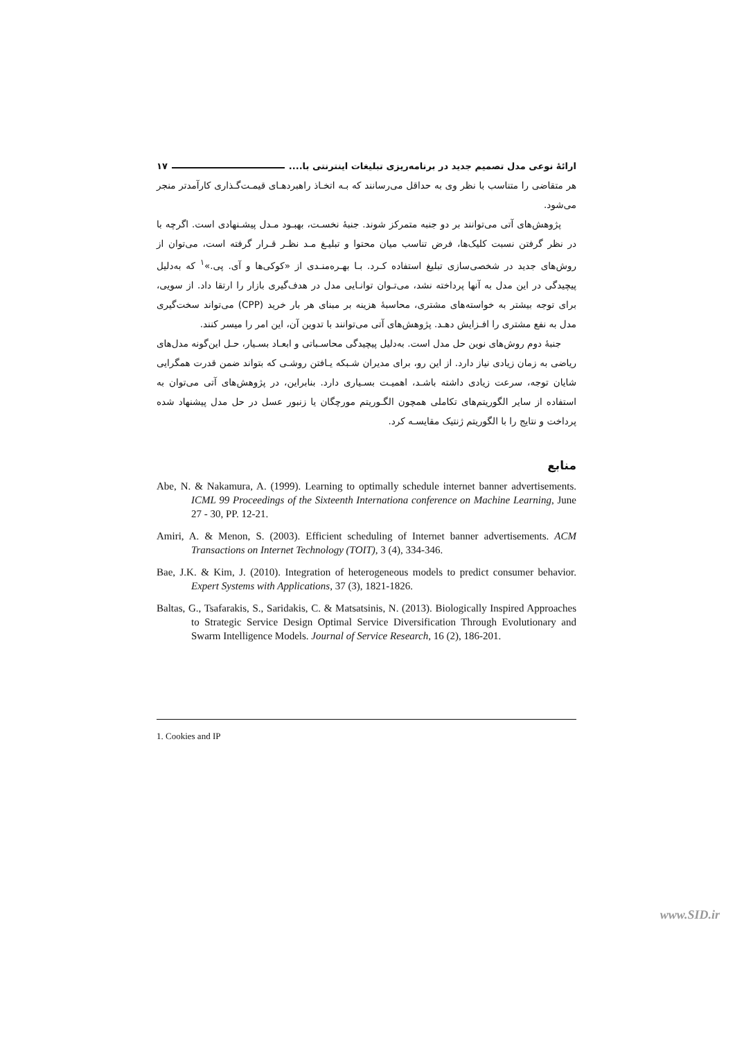ارائهٔ نوعی مدل تصمیم جدید در برنامه‌ریزی تبلیغات اینترنتی با.... ۱۷
هر متقاضی را متناسب با نظر وی به حداقل می‌رسانند که بـه اتخـاذ راهبردهـای قیمـت‌گـذاری کارآمدتر منجر می‌شود.
پژوهش‌های آتی می‌توانند بر دو جنبه متمرکز شوند. جنبهٔ نخسـت، بهبـود مـدل پیشـنهادی است. اگرچه با در نظر گرفتن نسبت کلیک‌ها، فرض تناسب میان محتوا و تبلیـغ مـد نظـر قـرار گرفته است، می‌توان از روش‌های جدید در شخصی‌سازی تبلیغ استفاده کـرد. بـا بهـره‌منـدی از «کوکی‌ها و آی. پی.»<sup>۱</sup> که به‌دلیل پیچیدگی در این مدل به آنها پرداخته نشد، می‌تـوان توانـایی مدل در هدف‌گیری بازار را ارتقا داد. از سویی، برای توجه بیشتر به خواسته‌های مشتری، محاسبهٔ هزینه بر مبنای هر بار خرید (CPP) می‌تواند سخت‌گیری مدل به نفع مشتری را افـزایش دهـد. پژوهش‌های آتی می‌توانند با تدوین آن، این امر را میسر کنند.
جنبهٔ دوم روش‌های نوین حل مدل است. به‌دلیل پیچیدگی محاسـباتی و ابعـاد بسـیار، حـل این‌گونه مدل‌های ریاضی به زمان زیادی نیاز دارد. از این رو، برای مدیران شـبکه یـافتن روشـی که بتواند ضمن قدرت همگرایی شایان توجه، سرعت زیادی داشته باشـد، اهمیـت بسـیاری دارد. بنابراین، در پژوهش‌های آتی می‌توان به استفاده از سایر الگوریتم‌های تکاملی همچون الگـوریتم مورچگان یا زنبور عسل در حل مدل پیشنهاد شده پرداخت و نتایج را با الگوریتم ژنتیک مقایسـه کرد.
منابع
Abe, N. & Nakamura, A. (1999). Learning to optimally schedule internet banner advertisements. ICML 99 Proceedings of the Sixteenth Internationa conference on Machine Learning, June 27 - 30, PP. 12-21.
Amiri, A. & Menon, S. (2003). Efficient scheduling of Internet banner advertisements. ACM Transactions on Internet Technology (TOIT), 3 (4), 334-346.
Bae, J.K. & Kim, J. (2010). Integration of heterogeneous models to predict consumer behavior. Expert Systems with Applications, 37 (3), 1821-1826.
Baltas, G., Tsafarakis, S., Saridakis, C. & Matsatsinis, N. (2013). Biologically Inspired Approaches to Strategic Service Design Optimal Service Diversification Through Evolutionary and Swarm Intelligence Models. Journal of Service Research, 16 (2), 186-201.
1. Cookies and IP
www.SID.ir